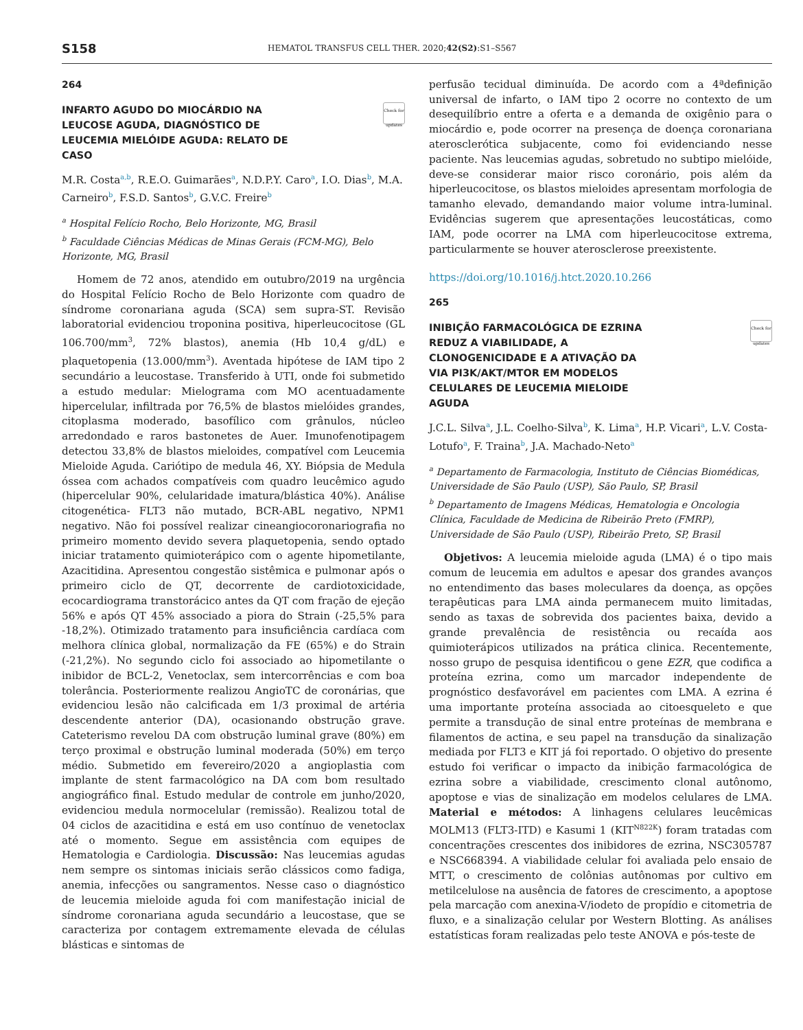S158
HEMATOL TRANSFUS CELL THER. 2020;42(S2):S1–S567
264
Check for updates
INFARTO AGUDO DO MIOCÁRDIO NA LEUCOSE AGUDA, DIAGNÓSTICO DE LEUCEMIA MIELÓIDE AGUDA: RELATO DE CASO
M.R. Costa<sup>a,b</sup>, R.E.O. Guimarães<sup>a</sup>, N.D.P.Y. Caro<sup>a</sup>, I.O. Dias<sup>b</sup>, M.A. Carneiro<sup>b</sup>, F.S.D. Santos<sup>b</sup>, G.V.C. Freire<sup>b</sup>
<sup>a</sup> Hospital Felício Rocho, Belo Horizonte, MG, Brasil
<sup>b</sup> Faculdade Ciências Médicas de Minas Gerais (FCM-MG), Belo Horizonte, MG, Brasil
Homem de 72 anos, atendido em outubro/2019 na urgência do Hospital Felício Rocho de Belo Horizonte com quadro de síndrome coronariana aguda (SCA) sem supra-ST. Revisão laboratorial evidenciou troponina positiva, hiperleucocitose (GL 106.700/mm<sup>3</sup>, 72% blastos), anemia (Hb 10,4 g/dL) e plaquetopenia (13.000/mm<sup>3</sup>). Aventada hipótese de IAM tipo 2 secundário a leucostase. Transferido à UTI, onde foi submetido a estudo medular: Mielograma com MO acentuadamente hipercelular, infiltrada por 76,5% de blastos mielóides grandes, citoplasma moderado, basofílico com grânulos, núcleo arredondado e raros bastonetes de Auer. Imunofenotipagem detectou 33,8% de blastos mieloides, compatível com Leucemia Mieloide Aguda. Cariótipo de medula 46, XY. Biópsia de Medula óssea com achados compatíveis com quadro leucêmico agudo (hipercelular 90%, celularidade imatura/blástica 40%). Análise citogenética- FLT3 não mutado, BCR-ABL negativo, NPM1 negativo. Não foi possível realizar cineangiocoronariografia no primeiro momento devido severa plaquetopenia, sendo optado iniciar tratamento quimioterápico com o agente hipometilante, Azacitidina. Apresentou congestão sistêmica e pulmonar após o primeiro ciclo de QT, decorrente de cardiotoxicidade, ecocardiograma transtorácico antes da QT com fração de ejeção 56% e após QT 45% associado a piora do Strain (-25,5% para -18,2%). Otimizado tratamento para insuficiência cardíaca com melhora clínica global, normalização da FE (65%) e do Strain (-21,2%). No segundo ciclo foi associado ao hipometilante o inibidor de BCL-2, Venetoclax, sem intercorrências e com boa tolerância. Posteriormente realizou AngioTC de coronárias, que evidenciou lesão não calcificada em 1/3 proximal de artéria descendente anterior (DA), ocasionando obstrução grave. Cateterismo revelou DA com obstrução luminal grave (80%) em terço proximal e obstrução luminal moderada (50%) em terço médio. Submetido em fevereiro/2020 a angioplastia com implante de stent farmacológico na DA com bom resultado angiográfico final. Estudo medular de controle em junho/2020, evidenciou medula normocelular (remissão). Realizou total de 04 ciclos de azacitidina e está em uso contínuo de venetoclax até o momento. Segue em assistência com equipes de Hematologia e Cardiologia. Discussão: Nas leucemias agudas nem sempre os sintomas iniciais serão clássicos como fadiga, anemia, infecções ou sangramentos. Nesse caso o diagnóstico de leucemia mieloide aguda foi com manifestação inicial de síndrome coronariana aguda secundário a leucostase, que se caracteriza por contagem extremamente elevada de células blásticas e sintomas de
perfusão tecidual diminuída. De acordo com a 4ªdefinição universal de infarto, o IAM tipo 2 ocorre no contexto de um desequilíbrio entre a oferta e a demanda de oxigênio para o miocárdio e, pode ocorrer na presença de doença coronariana aterosclerótica subjacente, como foi evidenciando nesse paciente. Nas leucemias agudas, sobretudo no subtipo mielóide, deve-se considerar maior risco coronário, pois além da hiperleucocitose, os blastos mieloides apresentam morfologia de tamanho elevado, demandando maior volume intra-luminal. Evidências sugerem que apresentações leucostáticas, como IAM, pode ocorrer na LMA com hiperleucocitose extrema, particularmente se houver aterosclerose preexistente.
https://doi.org/10.1016/j.htct.2020.10.266
265
Check for updates
INIBIÇÃO FARMACOLÓGICA DE EZRINA REDUZ A VIABILIDADE, A CLONOGENICIDADE E A ATIVAÇÃO DA VIA PI3K/AKT/MTOR EM MODELOS CELULARES DE LEUCEMIA MIELOIDE AGUDA
J.C.L. Silva<sup>a</sup>, J.L. Coelho-Silva<sup>b</sup>, K. Lima<sup>a</sup>, H.P. Vicari<sup>a</sup>, L.V. Costa-Lotufo<sup>a</sup>, F. Traina<sup>b</sup>, J.A. Machado-Neto<sup>a</sup>
<sup>a</sup> Departamento de Farmacologia, Instituto de Ciências Biomédicas, Universidade de São Paulo (USP), São Paulo, SP, Brasil
<sup>b</sup> Departamento de Imagens Médicas, Hematologia e Oncologia Clínica, Faculdade de Medicina de Ribeirão Preto (FMRP), Universidade de São Paulo (USP), Ribeirão Preto, SP, Brasil
Objetivos: A leucemia mieloide aguda (LMA) é o tipo mais comum de leucemia em adultos e apesar dos grandes avanços no entendimento das bases moleculares da doença, as opções terapêuticas para LMA ainda permanecem muito limitadas, sendo as taxas de sobrevida dos pacientes baixa, devido a grande prevalência de resistência ou recaída aos quimioterápicos utilizados na prática clinica. Recentemente, nosso grupo de pesquisa identificou o gene EZR, que codifica a proteína ezrina, como um marcador independente de prognóstico desfavorável em pacientes com LMA. A ezrina é uma importante proteína associada ao citoesqueleto e que permite a transdução de sinal entre proteínas de membrana e filamentos de actina, e seu papel na transdução da sinalização mediada por FLT3 e KIT já foi reportado. O objetivo do presente estudo foi verificar o impacto da inibição farmacológica de ezrina sobre a viabilidade, crescimento clonal autônomo, apoptose e vias de sinalização em modelos celulares de LMA. Material e métodos: A linhagens celulares leucêmicas MOLM13 (FLT3-ITD) e Kasumi 1 (KIT<sup>N822K</sup>) foram tratadas com concentrações crescentes dos inibidores de ezrina, NSC305787 e NSC668394. A viabilidade celular foi avaliada pelo ensaio de MTT, o crescimento de colônias autônomas por cultivo em metilcelulose na ausência de fatores de crescimento, a apoptose pela marcação com anexina-V/iodeto de propídio e citometria de fluxo, e a sinalização celular por Western Blotting. As análises estatísticas foram realizadas pelo teste ANOVA e pós-teste de